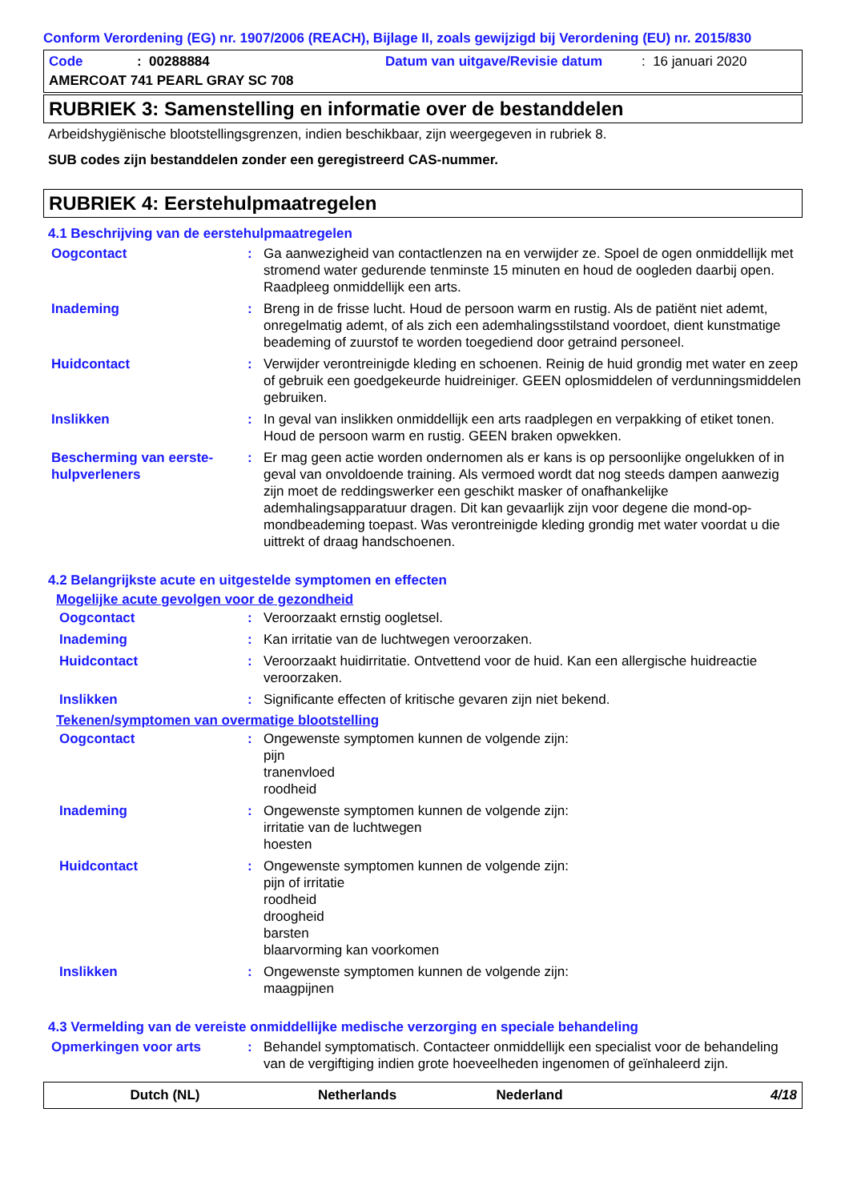Conform Verordening (EG) nr. 1907/2006 (REACH), Bijlage II, zoals gewijzigd bij Verordening (EU) nr. 2015/830
Code: 00288884 Datum van uitgave/Revisie datum: 16 januari 2020
AMERCOAT 741 PEARL GRAY SC 708
RUBRIEK 3: Samenstelling en informatie over de bestanddelen
Arbeidshygiënische blootstellingsgrenzen, indien beschikbaar, zijn weergegeven in rubriek 8.
SUB codes zijn bestanddelen zonder een geregistreerd CAS-nummer.
RUBRIEK 4: Eerstehulpmaatregelen
4.1 Beschrijving van de eerstehulpmaatregelen
Oogcontact: Ga aanwezigheid van contactlenzen na en verwijder ze. Spoel de ogen onmiddellijk met stromend water gedurende tenminste 15 minuten en houd de oogleden daarbij open. Raadpleeg onmiddellijk een arts.
Inademing: Breng in de frisse lucht. Houd de persoon warm en rustig. Als de patiënt niet ademt, onregelmatig ademt, of als zich een ademhalingsstilstand voordoet, dient kunstmatige beademing of zuurstof te worden toegediend door getraind personeel.
Huidcontact: Verwijder verontreinigde kleding en schoenen. Reinig de huid grondig met water en zeep of gebruik een goedgekeurde huidreiniger. GEEN oplosmiddelen of verdunningsmiddelen gebruiken.
Inslikken: In geval van inslikken onmiddellijk een arts raadplegen en verpakking of etiket tonen. Houd de persoon warm en rustig. GEEN braken opwekken.
Bescherming van eerste-hulpverleners: Er mag geen actie worden ondernomen als er kans is op persoonlijke ongelukken of in geval van onvoldoende training. Als vermoed wordt dat nog steeds dampen aanwezig zijn moet de reddingswerker een geschikt masker of onafhankelijke ademhalingsapparatuur dragen. Dit kan gevaarlijk zijn voor degene die mond-op-mondbeademing toepast. Was verontreinigde kleding grondig met water voordat u die uittrekt of draag handschoenen.
4.2 Belangrijkste acute en uitgestelde symptomen en effecten
Mogelijke acute gevolgen voor de gezondheid
Oogcontact: Veroorzaakt ernstig oogletsel.
Inademing: Kan irritatie van de luchtwegen veroorzaken.
Huidcontact: Veroorzaakt huidirritatie. Ontvettend voor de huid. Kan een allergische huidreactie veroorzaken.
Inslikken: Significante effecten of kritische gevaren zijn niet bekend.
Tekenen/symptomen van overmatige blootstelling
Oogcontact: Ongewenste symptomen kunnen de volgende zijn:
pijn
tranenvloed
roodheid
Inademing: Ongewenste symptomen kunnen de volgende zijn:
irritatie van de luchtwegen
hoesten
Huidcontact: Ongewenste symptomen kunnen de volgende zijn:
pijn of irritatie
roodheid
droogheid
barsten
blaarvorming kan voorkomen
Inslikken: Ongewenste symptomen kunnen de volgende zijn:
maagpijnen
4.3 Vermelding van de vereiste onmiddellijke medische verzorging en speciale behandeling
Opmerkingen voor arts: Behandel symptomatisch. Contacteer onmiddellijk een specialist voor de behandeling van de vergiftiging indien grote hoeveelheden ingenomen of geïnhaleerd zijn.
Dutch (NL) Netherlands Nederland 4/18